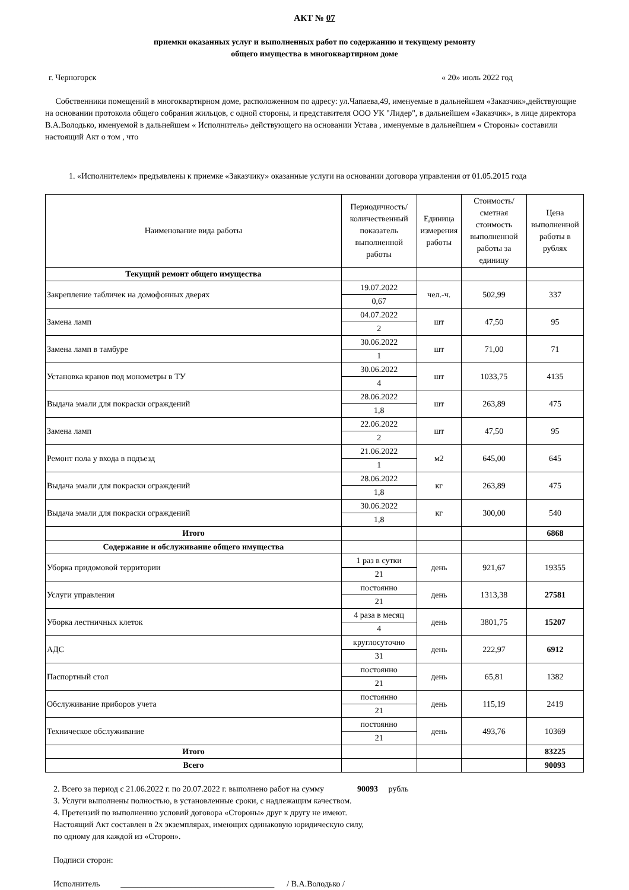АКТ № 07
приемки оказанных услуг и выполненных работ по содержанию и текущему ремонту
общего имущества в многоквартирном доме
г. Черногорск « 20» июль 2022 год
Собственники помещений в многоквартирном доме, расположенном по адресу: ул.Чапаева,49, именуемые в дальнейшем «Заказчик»,действующие на основании протокола общего собрания жильцов, с одной стороны, и представителя ООО УК "Лидер", в дальнейшем «Заказчик», в лице директора В.А.Володько, именуемой в дальнейшем « Исполнитель» действующего на основании Устава , именуемые в дальнейшем « Стороны» составили настоящий Акт о том , что
1. «Исполнителем» предъявлены к приемке «Заказчику» оказанные услуги на основании договора управления от 01.05.2015 года
| Наименование вида работы | Периодичность/ количественный показатель выполненной работы | Единица измерения работы | Стоимость/ сметная стоимость выполненной работы за единицу | Цена выполненной работы в рублях |
| --- | --- | --- | --- | --- |
| Текущий ремонт общего имущества | | | | |
| Закрепление табличек на домофонных дверях | 19.07.2022 | чел.-ч. | 502,99 | 337 |
| | 0,67 | | | |
| Замена ламп | 04.07.2022 | шт | 47,50 | 95 |
| | 2 | | | |
| Замена ламп в тамбуре | 30.06.2022 | шт | 71,00 | 71 |
| | 1 | | | |
| Установка кранов под монометры в ТУ | 30.06.2022 | шт | 1033,75 | 4135 |
| | 4 | | | |
| Выдача эмали для покраски ограждений | 28.06.2022 | шт | 263,89 | 475 |
| | 1,8 | | | |
| Замена ламп | 22.06.2022 | шт | 47,50 | 95 |
| | 2 | | | |
| Ремонт пола у входа в подъезд | 21.06.2022 | м2 | 645,00 | 645 |
| | 1 | | | |
| Выдача эмали для покраски ограждений | 28.06.2022 | кг | 263,89 | 475 |
| | 1,8 | | | |
| Выдача эмали для покраски ограждений | 30.06.2022 | кг | 300,00 | 540 |
| | 1,8 | | | |
| Итого | | | | 6868 |
| Содержание и обслуживание общего имущества | | | | |
| Уборка придомовой территории | 1 раз в сутки | день | 921,67 | 19355 |
| | 21 | | | |
| Услуги управления | постоянно | день | 1313,38 | 27581 |
| | 21 | | | |
| Уборка лестничных клеток | 4 раза в месяц | день | 3801,75 | 15207 |
| | 4 | | | |
| АДС | круглосуточно | день | 222,97 | 6912 |
| | 31 | | | |
| Паспортный стол | постоянно | день | 65,81 | 1382 |
| | 21 | | | |
| Обслуживание приборов учета | постоянно | день | 115,19 | 2419 |
| | 21 | | | |
| Техническое обслуживание | постоянно | день | 493,76 | 10369 |
| | 21 | | | |
| Итого | | | | 83225 |
| Всего | | | | 90093 |
2. Всего за период с 21.06.2022 г. по 20.07.2022 г. выполнено работ на сумму 90093 рубль
3. Услуги выполнены полностью, в установленные сроки, с надлежащим качеством.
4. Претензий по выполнению условий договора «Стороны» друг к другу не имеют.
Настоящий Акт составлен в 2х экземплярах, имеющих одинаковую юридическую силу,
по одному для каждой из «Сторон».
Подписи сторон:
Исполнитель _____________________________________ / В.А.Володько /